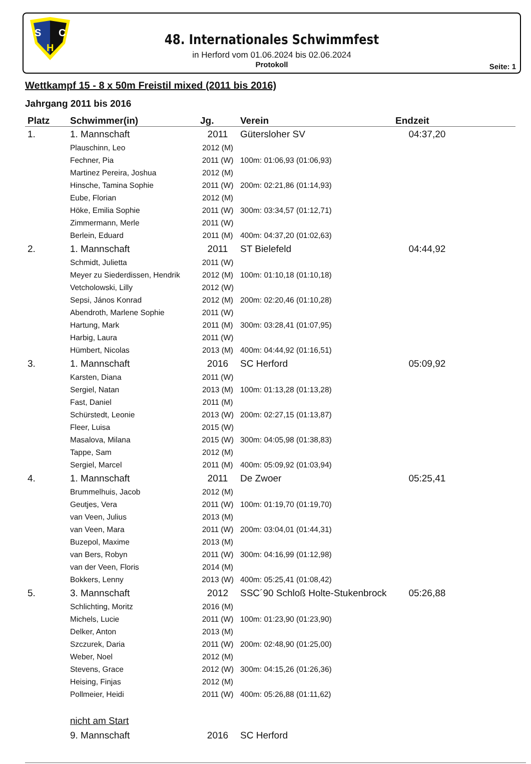S
C
H
48. Internationales Schwimmfest
in Herford vom 01.06.2024 bis 02.06.2024
Protokoll
Seite: 1
Wettkampf 15 - 8 x 50m Freistil mixed (2011 bis 2016)
Jahrgang 2011 bis 2016
| Platz | Schwimmer(in) | Jg. | Verein | Endzeit |
| --- | --- | --- | --- | --- |
| 1. | 1. Mannschaft | 2011 | Gütersloher SV | 04:37,20 |
| | Plauschinn, Leo | 2012 (M) | | |
| | Fechner, Pia | 2011 (W) | 100m: 01:06,93 (01:06,93) | |
| | Martinez Pereira, Joshua | 2012 (M) | | |
| | Hinsche, Tamina Sophie | 2011 (W) | 200m: 02:21,86 (01:14,93) | |
| | Eube, Florian | 2012 (M) | | |
| | Höke, Emilia Sophie | 2011 (W) | 300m: 03:34,57 (01:12,71) | |
| | Zimmermann, Merle | 2011 (W) | | |
| | Berlein, Eduard | 2011 (M) | 400m: 04:37,20 (01:02,63) | |
| 2. | 1. Mannschaft | 2011 | ST Bielefeld | 04:44,92 |
| | Schmidt, Julietta | 2011 (W) | | |
| | Meyer zu Siederdissen, Hendrik | 2012 (M) | 100m: 01:10,18 (01:10,18) | |
| | Vetcholowski, Lilly | 2012 (W) | | |
| | Sepsi, János Konrad | 2012 (M) | 200m: 02:20,46 (01:10,28) | |
| | Abendroth, Marlene Sophie | 2011 (W) | | |
| | Hartung, Mark | 2011 (M) | 300m: 03:28,41 (01:07,95) | |
| | Harbig, Laura | 2011 (W) | | |
| | Hümbert, Nicolas | 2013 (M) | 400m: 04:44,92 (01:16,51) | |
| 3. | 1. Mannschaft | 2016 | SC Herford | 05:09,92 |
| | Karsten, Diana | 2011 (W) | | |
| | Sergiel, Natan | 2013 (M) | 100m: 01:13,28 (01:13,28) | |
| | Fast, Daniel | 2011 (M) | | |
| | Schürstedt, Leonie | 2013 (W) | 200m: 02:27,15 (01:13,87) | |
| | Fleer, Luisa | 2015 (W) | | |
| | Masalova, Milana | 2015 (W) | 300m: 04:05,98 (01:38,83) | |
| | Tappe, Sam | 2012 (M) | | |
| | Sergiel, Marcel | 2011 (M) | 400m: 05:09,92 (01:03,94) | |
| 4. | 1. Mannschaft | 2011 | De Zwoer | 05:25,41 |
| | Brummelhuis, Jacob | 2012 (M) | | |
| | Geutjes, Vera | 2011 (W) | 100m: 01:19,70 (01:19,70) | |
| | van Veen, Julius | 2013 (M) | | |
| | van Veen, Mara | 2011 (W) | 200m: 03:04,01 (01:44,31) | |
| | Buzepol, Maxime | 2013 (M) | | |
| | van Bers, Robyn | 2011 (W) | 300m: 04:16,99 (01:12,98) | |
| | van der Veen, Floris | 2014 (M) | | |
| | Bokkers, Lenny | 2013 (W) | 400m: 05:25,41 (01:08,42) | |
| 5. | 3. Mannschaft | 2012 | SSC´90 Schloß Holte-Stukenbrock | 05:26,88 |
| | Schlichting, Moritz | 2016 (M) | | |
| | Michels, Lucie | 2011 (W) | 100m: 01:23,90 (01:23,90) | |
| | Delker, Anton | 2013 (M) | | |
| | Szczurek, Daria | 2011 (W) | 200m: 02:48,90 (01:25,00) | |
| | Weber, Noel | 2012 (M) | | |
| | Stevens, Grace | 2012 (W) | 300m: 04:15,26 (01:26,36) | |
| | Heising, Finjas | 2012 (M) | | |
| | Pollmeier, Heidi | 2011 (W) | 400m: 05:26,88 (01:11,62) | |
| | nicht am Start | | | |
| | 9. Mannschaft | 2016 | SC Herford | |